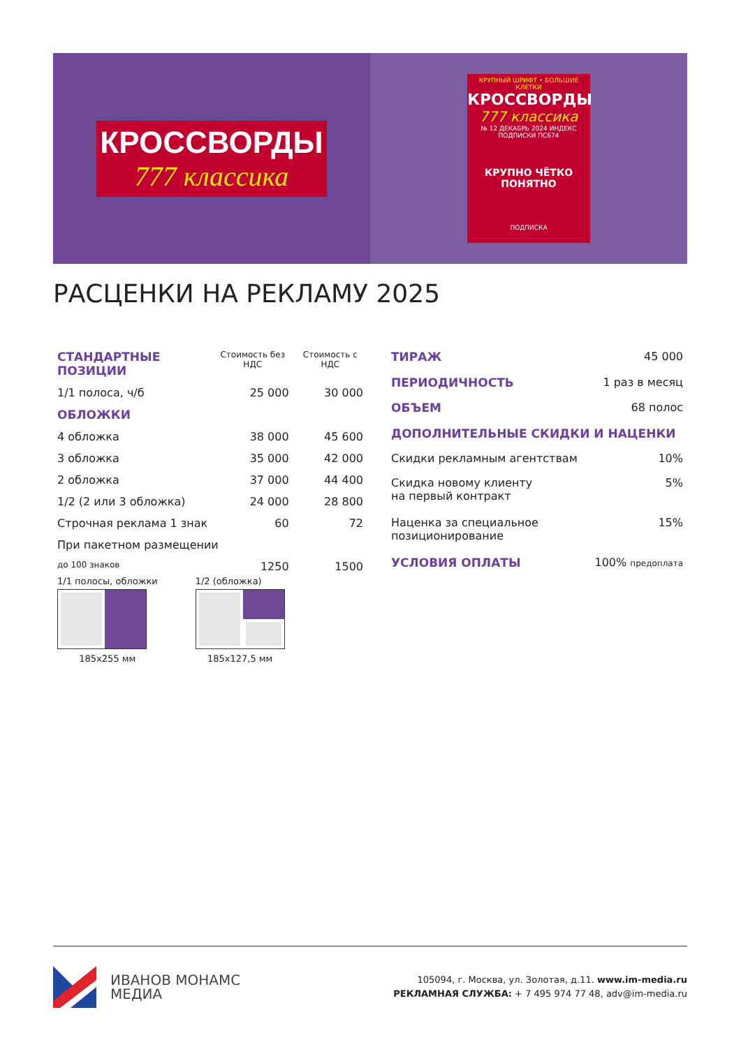КРОССВОРДЫ
777 классика
КРУПНЫЙ ШРИФТ • БОЛЬШИЕ КЛЕТКИ
КРОССВОРДЫ
777 классика
№ 12 ДЕКАБРЬ 2024 ИНДЕКС ПОДПИСКИ ПС674
КРУПНО ЧЁТКО ПОНЯТНО
ПОДПИСКА
РАСЦЕНКИ НА РЕКЛАМУ 2025
| СТАНДАРТНЫЕ ПОЗИЦИИ | Стоимость без НДС | Стоимость с НДС |
| --- | --- | --- |
| 1/1 полоса, ч/б | 25 000 | 30 000 |
| ОБЛОЖКИ | | |
| 4 обложка | 38 000 | 45 600 |
| 3 обложка | 35 000 | 42 000 |
| 2 обложка | 37 000 | 44 400 |
| 1/2 (2 или 3 обложка) | 24 000 | 28 800 |
| Строчная реклама 1 знак | 60 | 72 |
| При пакетном размещении | | |
| до 100 знаков | 1250 | 1500 |
| ТИРАЖ | 45 000 |
| ПЕРИОДИЧНОСТЬ | 1 раз в месяц |
| ОБЪЕМ | 68 полос |
| ДОПОЛНИТЕЛЬНЫЕ СКИДКИ И НАЦЕНКИ | |
| Скидки рекламным агентствам | 10% |
| Скидка новому клиенту на первый контракт | 5% |
| Наценка за специальное позиционирование | 15% |
| УСЛОВИЯ ОПЛАТЫ | 100% предоплата |
1/1 полосы, обложки
185x255 мм
1/2 (обложка)
185x127,5 мм
ИВАНОВ МОНАМС
МЕДИА
105094, г. Москва, ул. Золотая, д.11. www.im-media.ru
РЕКЛАМНАЯ СЛУЖБА: + 7 495 974 77 48, adv@im-media.ru